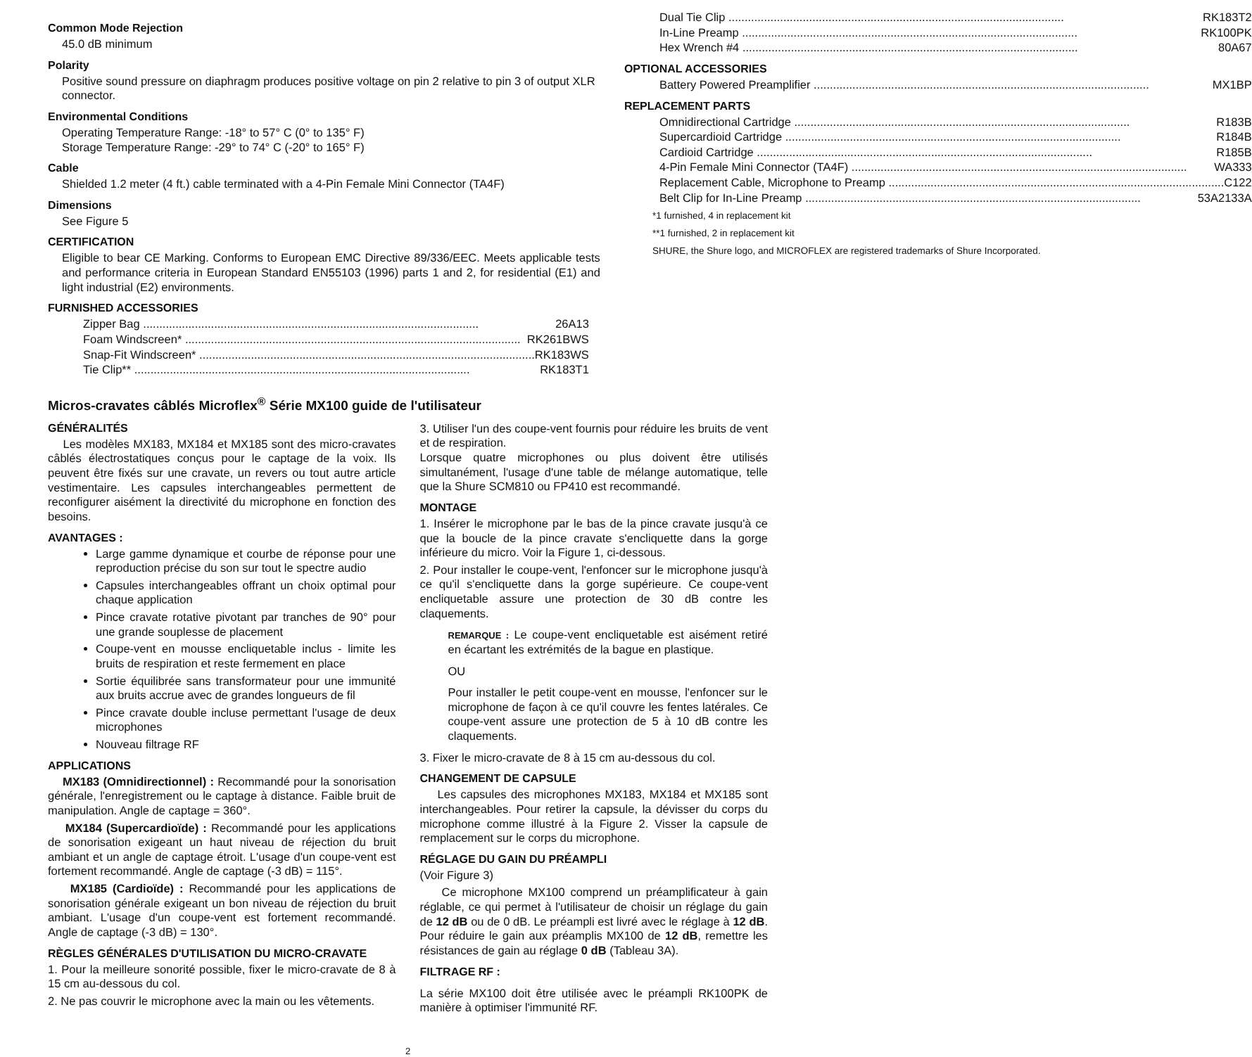Common Mode Rejection
45.0 dB minimum
Polarity
Positive sound pressure on diaphragm produces positive voltage on pin 2 relative to pin 3 of output XLR connector.
Environmental Conditions
Operating Temperature Range: -18° to 57° C (0° to 135° F)
Storage Temperature Range: -29° to 74° C (-20° to 165° F)
Cable
Shielded 1.2 meter (4 ft.) cable terminated with a 4-Pin Female Mini Connector (TA4F)
Dimensions
See Figure 5
CERTIFICATION
Eligible to bear CE Marking. Conforms to European EMC Directive 89/336/EEC. Meets applicable tests and performance criteria in European Standard EN55103 (1996) parts 1 and 2, for residential (E1) and light industrial (E2) environments.
FURNISHED ACCESSORIES
Zipper Bag 26A13
Foam Windscreen* RK261BWS
Snap-Fit Windscreen* RK183WS
Tie Clip** RK183T1
Dual Tie Clip RK183T2
In-Line Preamp RK100PK
Hex Wrench #4 80A67
OPTIONAL ACCESSORIES
Battery Powered Preamplifier MX1BP
REPLACEMENT PARTS
Omnidirectional Cartridge R183B
Supercardioid Cartridge R184B
Cardioid Cartridge R185B
4-Pin Female Mini Connector (TA4F) WA333
Replacement Cable, Microphone to Preamp C122
Belt Clip for In-Line Preamp 53A2133A
*1 furnished, 4 in replacement kit
**1 furnished, 2 in replacement kit
SHURE, the Shure logo, and MICROFLEX are registered trademarks of Shure Incorporated.
Micros-cravates câblés Microflex<sup>®</sup> Série MX100 guide de l'utilisateur
GÉNÉRALITÉS
Les modèles MX183, MX184 et MX185 sont des micro-cravates câblés électrostatiques conçus pour le captage de la voix. Ils peuvent être fixés sur une cravate, un revers ou tout autre article vestimentaire. Les capsules interchangeables permettent de reconfigurer aisément la directivité du microphone en fonction des besoins.
AVANTAGES :
Large gamme dynamique et courbe de réponse pour une reproduction précise du son sur tout le spectre audio
Capsules interchangeables offrant un choix optimal pour chaque application
Pince cravate rotative pivotant par tranches de 90° pour une grande souplesse de placement
Coupe-vent en mousse encliquetable inclus - limite les bruits de respiration et reste fermement en place
Sortie équilibrée sans transformateur pour une immunité aux bruits accrue avec de grandes longueurs de fil
Pince cravate double incluse permettant l'usage de deux microphones
Nouveau filtrage RF
APPLICATIONS
MX183 (Omnidirectionnel) : Recommandé pour la sonorisation générale, l'enregistrement ou le captage à distance. Faible bruit de manipulation. Angle de captage = 360°.
MX184 (Supercardioïde) : Recommandé pour les applications de sonorisation exigeant un haut niveau de réjection du bruit ambiant et un angle de captage étroit. L'usage d'un coupe-vent est fortement recommandé. Angle de captage (-3 dB) = 115°.
MX185 (Cardioïde) : Recommandé pour les applications de sonorisation générale exigeant un bon niveau de réjection du bruit ambiant. L'usage d'un coupe-vent est fortement recommandé. Angle de captage (-3 dB) = 130°.
RÈGLES GÉNÉRALES D'UTILISATION DU MICRO-CRAVATE
1. Pour la meilleure sonorité possible, fixer le micro-cravate de 8 à 15 cm au-dessous du col.
2. Ne pas couvrir le microphone avec la main ou les vêtements.
3. Utiliser l'un des coupe-vent fournis pour réduire les bruits de vent et de respiration.
Lorsque quatre microphones ou plus doivent être utilisés simultanément, l'usage d'une table de mélange automatique, telle que la Shure SCM810 ou FP410 est recommandé.
MONTAGE
1. Insérer le microphone par le bas de la pince cravate jusqu'à ce que la boucle de la pince cravate s'encliquette dans la gorge inférieure du micro. Voir la Figure 1, ci-dessous.
2. Pour installer le coupe-vent, l'enfoncer sur le microphone jusqu'à ce qu'il s'encliquette dans la gorge supérieure. Ce coupe-vent encliquetable assure une protection de 30 dB contre les claquements.
REMARQUE : Le coupe-vent encliquetable est aisément retiré en écartant les extrémités de la bague en plastique.
OU
Pour installer le petit coupe-vent en mousse, l'enfoncer sur le microphone de façon à ce qu'il couvre les fentes latérales. Ce coupe-vent assure une protection de 5 à 10 dB contre les claquements.
3. Fixer le micro-cravate de 8 à 15 cm au-dessous du col.
CHANGEMENT DE CAPSULE
Les capsules des microphones MX183, MX184 et MX185 sont interchangeables. Pour retirer la capsule, la dévisser du corps du microphone comme illustré à la Figure 2. Visser la capsule de remplacement sur le corps du microphone.
RÉGLAGE DU GAIN DU PRÉAMPLI
(Voir Figure 3)
Ce microphone MX100 comprend un préamplificateur à gain réglable, ce qui permet à l'utilisateur de choisir un réglage du gain de 12 dB ou de 0 dB. Le préampli est livré avec le réglage à 12 dB. Pour réduire le gain aux préamplis MX100 de 12 dB, remettre les résistances de gain au réglage 0 dB (Tableau 3A).
FILTRAGE RF :
La série MX100 doit être utilisée avec le préampli RK100PK de manière à optimiser l'immunité RF.
2